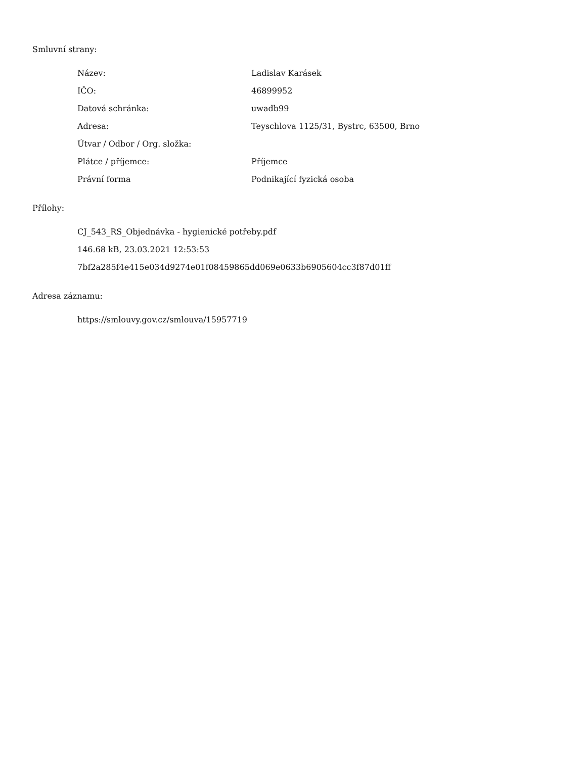Smluvní strany:
| Název: | Ladislav Karásek |
| IČO: | 46899952 |
| Datová schránka: | uwadb99 |
| Adresa: | Teyschlova 1125/31, Bystrc, 63500, Brno |
| Útvar / Odbor / Org. složka: | |
| Plátce / příjemce: | Příjemce |
| Právní forma | Podnikající fyzická osoba |
Přílohy:
CJ_543_RS_Objednávka - hygienické potřeby.pdf
146.68 kB, 23.03.2021 12:53:53
7bf2a285f4e415e034d9274e01f08459865dd069e0633b6905604cc3f87d01ff
Adresa záznamu:
https://smlouvy.gov.cz/smlouva/15957719